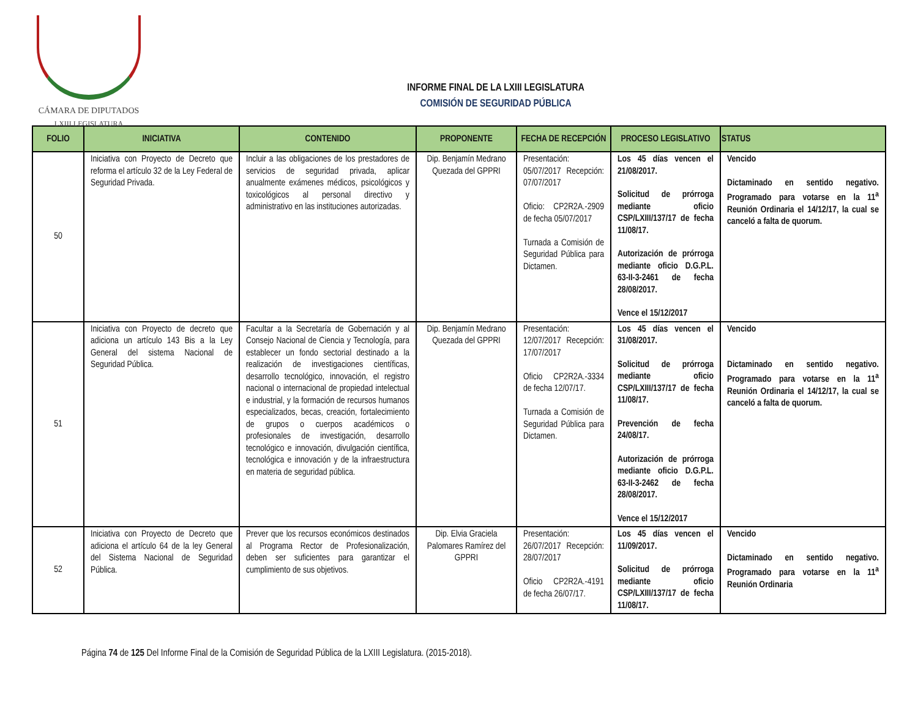CÁMARA DE DIPUTADOS
LXIII LEGISLATURA
INFORME FINAL DE LA LXIII LEGISLATURA
COMISIÓN DE SEGURIDAD PÚBLICA
| FOLIO | INICIATIVA | CONTENIDO | PROPONENTE | FECHA DE RECEPCIÓN | PROCESO LEGISLATIVO | STATUS |
| --- | --- | --- | --- | --- | --- | --- |
| 50 | Iniciativa con Proyecto de Decreto que reforma el artículo 32 de la Ley Federal de Seguridad Privada. | Incluir a las obligaciones de los prestadores de servicios de seguridad privada, aplicar anualmente exámenes médicos, psicológicos y toxicológicos al personal directivo y administrativo en las instituciones autorizadas. | Dip. Benjamín Medrano Quezada del GPPRI | Presentación: 05/07/2017 Recepción: 07/07/2017 Oficio: CP2R2A.-2909 de fecha 05/07/2017 Turnada a Comisión de Seguridad Pública para Dictamen. | Los 45 días vencen el 21/08/2017. Solicitud de prórroga mediante oficio CSP/LXIII/137/17 de fecha 11/08/17. Autorización de prórroga mediante oficio D.G.P.L. 63-II-3-2461 de fecha 28/08/2017. Vence el 15/12/2017 | Vencido Dictaminado en sentido negativo. Programado para votarse en la 11<sup>a</sup> Reunión Ordinaria el 14/12/17, la cual se canceló a falta de quorum. |
| 51 | Iniciativa con Proyecto de decreto que adiciona un artículo 143 Bis a la Ley General del sistema Nacional de Seguridad Pública. | Facultar a la Secretaría de Gobernación y al Consejo Nacional de Ciencia y Tecnología, para establecer un fondo sectorial destinado a la realización de investigaciones científicas, desarrollo tecnológico, innovación, el registro nacional o internacional de propiedad intelectual e industrial, y la formación de recursos humanos especializados, becas, creación, fortalecimiento de grupos o cuerpos académicos o profesionales de investigación, desarrollo tecnológico e innovación, divulgación científica, tecnológica e innovación y de la infraestructura en materia de seguridad pública. | Dip. Benjamín Medrano Quezada del GPPRI | Presentación: 12/07/2017 Recepción: 17/07/2017 Oficio CP2R2A.-3334 de fecha 12/07/17. Turnada a Comisión de Seguridad Pública para Dictamen. | Los 45 días vencen el 31/08/2017. Solicitud de prórroga mediante oficio CSP/LXIII/137/17 de fecha 11/08/17. Prevención de fecha 24/08/17. Autorización de prórroga mediante oficio D.G.P.L. 63-II-3-2462 de fecha 28/08/2017. Vence el 15/12/2017 | Vencido Dictaminado en sentido negativo. Programado para votarse en la 11<sup>a</sup> Reunión Ordinaria el 14/12/17, la cual se canceló a falta de quorum. |
| 52 | Iniciativa con Proyecto de Decreto que adiciona el artículo 64 de la ley General del Sistema Nacional de Seguridad Pública. | Prever que los recursos económicos destinados al Programa Rector de Profesionalización, deben ser suficientes para garantizar el cumplimiento de sus objetivos. | Dip. Elvia Graciela Palomares Ramírez del GPPRI | Presentación: 26/07/2017 Recepción: 28/07/2017 Oficio CP2R2A.-4191 de fecha 26/07/17. | Los 45 días vencen el 11/09/2017. Solicitud de prórroga mediante oficio CSP/LXIII/137/17 de fecha 11/08/17. | Vencido Dictaminado en sentido negativo. Programado para votarse en la 11<sup>a</sup> Reunión Ordinaria |
Página 74 de 125 Del Informe Final de la Comisión de Seguridad Pública de la LXIII Legislatura. (2015-2018).